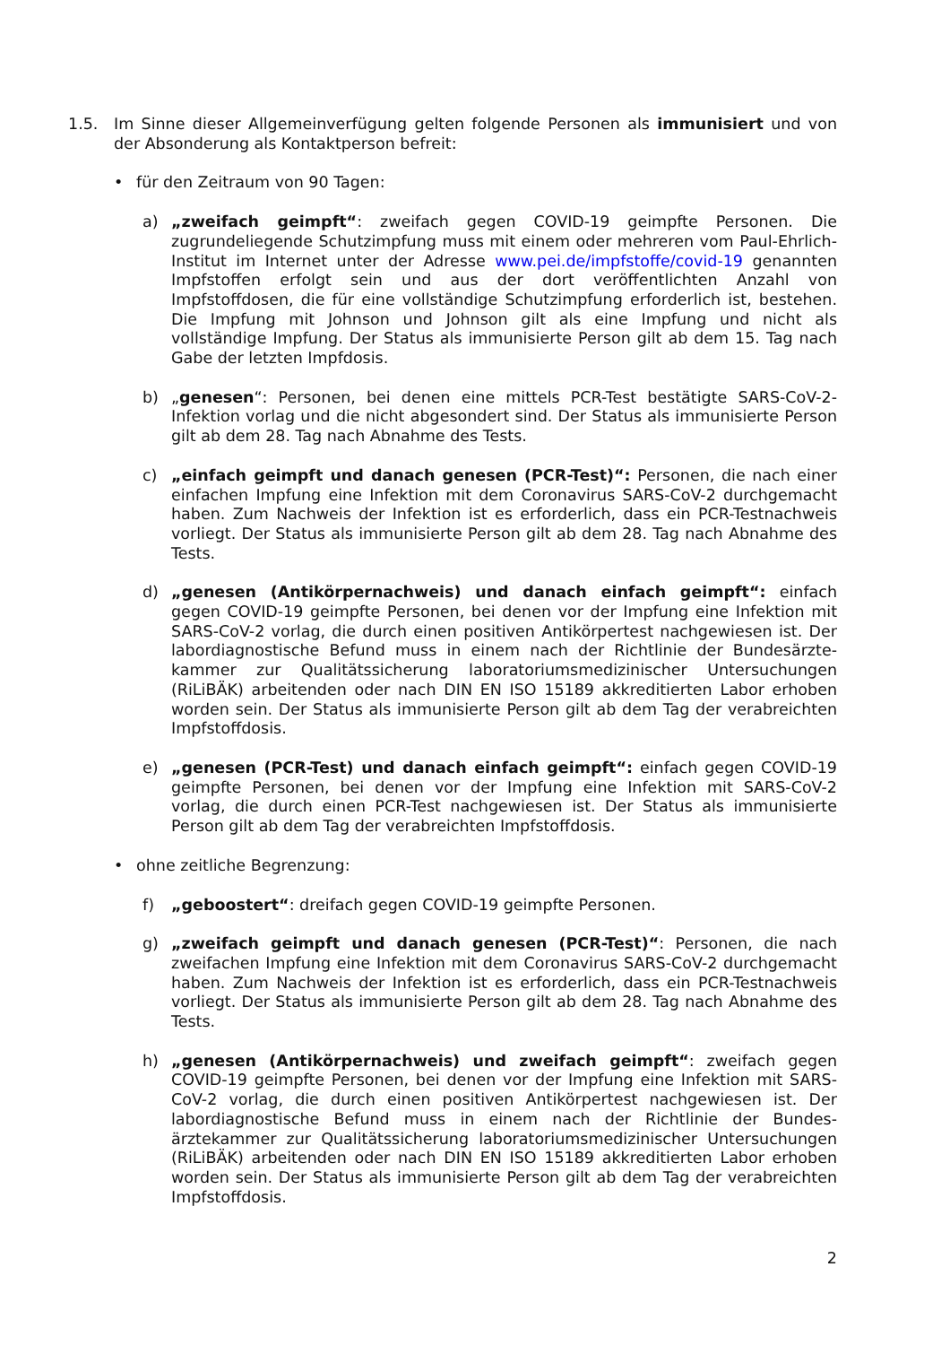1.5. Im Sinne dieser Allgemeinverfügung gelten folgende Personen als immunisiert und von der Absonderung als Kontaktperson befreit:
• für den Zeitraum von 90 Tagen:
a) „zweifach geimpft“: zweifach gegen COVID-19 geimpfte Personen. Die zugrundeliegende Schutzimpfung muss mit einem oder mehreren vom Paul-Ehrlich-Institut im Internet unter der Adresse www.pei.de/impfstoffe/covid-19 genannten Impfstoffen erfolgt sein und aus der dort veröffentlichten Anzahl von Impfstoffdosen, die für eine vollständige Schutzimpfung erforderlich ist, bestehen. Die Impfung mit Johnson und Johnson gilt als eine Impfung und nicht als vollständige Impfung. Der Status als immunisierte Person gilt ab dem 15. Tag nach Gabe der letzten Impfdosis.
b) „genesen“: Personen, bei denen eine mittels PCR-Test bestätigte SARS-CoV-2-Infektion vorlag und die nicht abgesondert sind. Der Status als immunisierte Person gilt ab dem 28. Tag nach Abnahme des Tests.
c) „einfach geimpft und danach genesen (PCR-Test)“: Personen, die nach einer einfachen Impfung eine Infektion mit dem Coronavirus SARS-CoV-2 durchgemacht haben. Zum Nachweis der Infektion ist es erforderlich, dass ein PCR-Testnachweis vorliegt. Der Status als immunisierte Person gilt ab dem 28. Tag nach Abnahme des Tests.
d) „genesen (Antikörpernachweis) und danach einfach geimpft“: einfach gegen COVID-19 geimpfte Personen, bei denen vor der Impfung eine Infektion mit SARS-CoV-2 vorlag, die durch einen positiven Antikörpertest nachgewiesen ist. Der labordiagnostische Befund muss in einem nach der Richtlinie der Bundesärzte-kammer zur Qualitätssicherung laboratoriumsmedizinischer Untersuchungen (RiLiBÄK) arbeitenden oder nach DIN EN ISO 15189 akkreditierten Labor erhoben worden sein. Der Status als immunisierte Person gilt ab dem Tag der verabreichten Impfstoffdosis.
e) „genesen (PCR-Test) und danach einfach geimpft“: einfach gegen COVID-19 geimpfte Personen, bei denen vor der Impfung eine Infektion mit SARS-CoV-2 vorlag, die durch einen PCR-Test nachgewiesen ist. Der Status als immunisierte Person gilt ab dem Tag der verabreichten Impfstoffdosis.
• ohne zeitliche Begrenzung:
f) „geboostert“: dreifach gegen COVID-19 geimpfte Personen.
g) „zweifach geimpft und danach genesen (PCR-Test)“: Personen, die nach zweifachen Impfung eine Infektion mit dem Coronavirus SARS-CoV-2 durchgemacht haben. Zum Nachweis der Infektion ist es erforderlich, dass ein PCR-Testnachweis vorliegt. Der Status als immunisierte Person gilt ab dem 28. Tag nach Abnahme des Tests.
h) „genesen (Antikörpernachweis) und zweifach geimpft“: zweifach gegen COVID-19 geimpfte Personen, bei denen vor der Impfung eine Infektion mit SARS-CoV-2 vorlag, die durch einen positiven Antikörpertest nachgewiesen ist. Der labordiagnostische Befund muss in einem nach der Richtlinie der Bundes-ärztekammer zur Qualitätssicherung laboratoriumsmedizinischer Untersuchungen (RiLiBÄK) arbeitenden oder nach DIN EN ISO 15189 akkreditierten Labor erhoben worden sein. Der Status als immunisierte Person gilt ab dem Tag der verabreichten Impfstoffdosis.
2